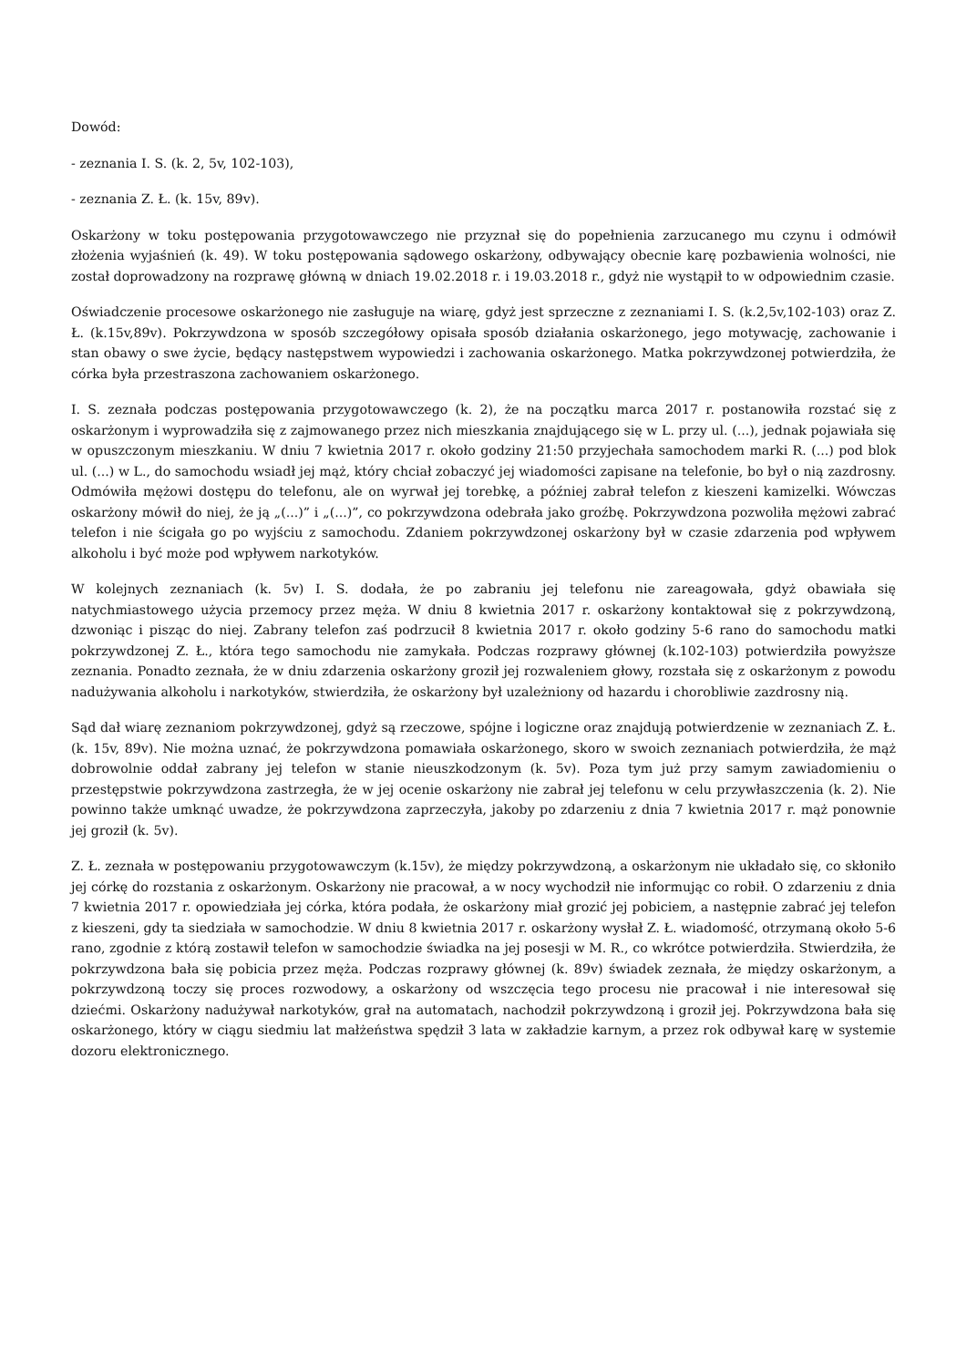Dowód:
- zeznania I. S. (k. 2, 5v, 102-103),
- zeznania Z. Ł. (k. 15v, 89v).
Oskarżony w toku postępowania przygotowawczego nie przyznał się do popełnienia zarzucanego mu czynu i odmówił złożenia wyjaśnień (k. 49). W toku postępowania sądowego oskarżony, odbywający obecnie karę pozbawienia wolności, nie został doprowadzony na rozprawę główną w dniach 19.02.2018 r. i 19.03.2018 r., gdyż nie wystąpił to w odpowiednim czasie.
Oświadczenie procesowe oskarżonego nie zasługuje na wiarę, gdyż jest sprzeczne z zeznaniami I. S. (k.2,5v,102-103) oraz Z. Ł. (k.15v,89v). Pokrzywdzona w sposób szczegółowy opisała sposób działania oskarżonego, jego motywację, zachowanie i stan obawy o swe życie, będący następstwem wypowiedzi i zachowania oskarżonego. Matka pokrzywdzonej potwierdziła, że córka była przestraszona zachowaniem oskarżonego.
I. S. zeznała podczas postępowania przygotowawczego (k. 2), że na początku marca 2017 r. postanowiła rozstać się z oskarżonym i wyprowadziła się z zajmowanego przez nich mieszkania znajdującego się w L. przy ul. (...), jednak pojawiała się w opuszczonym mieszkaniu. W dniu 7 kwietnia 2017 r. około godziny 21:50 przyjechała samochodem marki R. (...) pod blok ul. (...) w L., do samochodu wsiadł jej mąż, który chciał zobaczyć jej wiadomości zapisane na telefonie, bo był o nią zazdrosny. Odmówiła mężowi dostępu do telefonu, ale on wyrwał jej torebkę, a później zabrał telefon z kieszeni kamizelki. Wówczas oskarżony mówił do niej, że ją „(...)” i „(...)”, co pokrzywdzona odebrała jako groźbę. Pokrzywdzona pozwoliła mężowi zabrać telefon i nie ścigała go po wyjściu z samochodu. Zdaniem pokrzywdzonej oskarżony był w czasie zdarzenia pod wpływem alkoholu i być może pod wpływem narkotyków.
W kolejnych zeznaniach (k. 5v) I. S. dodała, że po zabraniu jej telefonu nie zareagowała, gdyż obawiała się natychmiastowego użycia przemocy przez męża. W dniu 8 kwietnia 2017 r. oskarżony kontaktował się z pokrzywdzoną, dzwoniąc i pisząc do niej. Zabrany telefon zaś podrzucił 8 kwietnia 2017 r. około godziny 5-6 rano do samochodu matki pokrzywdzonej Z. Ł., która tego samochodu nie zamykała. Podczas rozprawy głównej (k.102-103) potwierdziła powyższe zeznania. Ponadto zeznała, że w dniu zdarzenia oskarżony groził jej rozwaleniem głowy, rozstała się z oskarżonym z powodu nadużywania alkoholu i narkotyków, stwierdziła, że oskarżony był uzależniony od hazardu i chorobliwie zazdrosny nią.
Sąd dał wiarę zeznaniom pokrzywdzonej, gdyż są rzeczowe, spójne i logiczne oraz znajdują potwierdzenie w zeznaniach Z. Ł. (k. 15v, 89v). Nie można uznać, że pokrzywdzona pomawiała oskarżonego, skoro w swoich zeznaniach potwierdziła, że mąż dobrowolnie oddał zabrany jej telefon w stanie nieuszkodzonym (k. 5v). Poza tym już przy samym zawiadomieniu o przestępstwie pokrzywdzona zastrzegła, że w jej ocenie oskarżony nie zabrał jej telefonu w celu przywłaszczenia (k. 2). Nie powinno także umknąć uwadze, że pokrzywdzona zaprzeczyła, jakoby po zdarzeniu z dnia 7 kwietnia 2017 r. mąż ponownie jej groził (k. 5v).
Z. Ł. zeznała w postępowaniu przygotowawczym (k.15v), że między pokrzywdzoną, a oskarżonym nie układało się, co skłoniło jej córkę do rozstania z oskarżonym. Oskarżony nie pracował, a w nocy wychodził nie informując co robił. O zdarzeniu z dnia 7 kwietnia 2017 r. opowiedziała jej córka, która podała, że oskarżony miał grozić jej pobiciem, a następnie zabrać jej telefon z kieszeni, gdy ta siedziała w samochodzie. W dniu 8 kwietnia 2017 r. oskarżony wysłał Z. Ł. wiadomość, otrzymaną około 5-6 rano, zgodnie z którą zostawił telefon w samochodzie świadka na jej posesji w M. R., co wkrótce potwierdziła. Stwierdziła, że pokrzywdzona bała się pobicia przez męża. Podczas rozprawy głównej (k. 89v) świadek zeznała, że między oskarżonym, a pokrzywdzoną toczy się proces rozwodowy, a oskarżony od wszczęcia tego procesu nie pracował i nie interesował się dziećmi. Oskarżony nadużywał narkotyków, grał na automatach, nachodził pokrzywdzoną i groził jej. Pokrzywdzona bała się oskarżonego, który w ciągu siedmiu lat małżeństwa spędził 3 lata w zakładzie karnym, a przez rok odbywał karę w systemie dozoru elektronicznego.